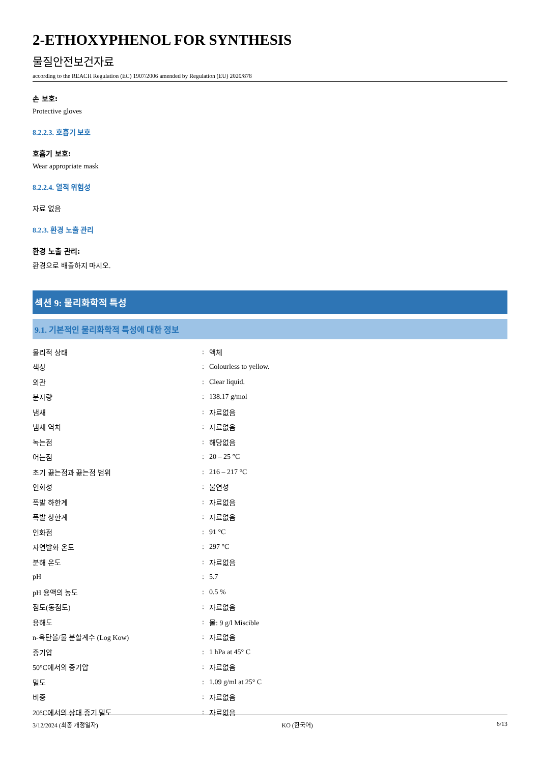2-ETHOXYPHENOL FOR SYNTHESIS
물질안전보건자료
according to the REACH Regulation (EC) 1907/2006 amended by Regulation (EU) 2020/878
손 보호:
Protective gloves
8.2.2.3. 호흡기 보호
호흡기 보호:
Wear appropriate mask
8.2.2.4. 열적 위험성
자료 없음
8.2.3. 환경 노출 관리
환경 노출 관리:
환경으로 배출하지 마시오.
섹션 9: 물리화학적 특성
9.1. 기본적인 물리화학적 특성에 대한 정보
| 물리적 상태 | : | 액체 |
| 색상 | : | Colourless to yellow. |
| 외관 | : | Clear liquid. |
| 분자량 | : | 138.17 g/mol |
| 냄새 | : | 자료없음 |
| 냄새 역치 | : | 자료없음 |
| 녹는점 | : | 해당없음 |
| 어는점 | : | 20 – 25 °C |
| 초기 끓는점과 끓는점 범위 | : | 216 – 217 °C |
| 인화성 | : | 불연성 |
| 폭발 하한계 | : | 자료없음 |
| 폭발 상한계 | : | 자료없음 |
| 인화점 | : | 91 °C |
| 자연발화 온도 | : | 297 °C |
| 분해 온도 | : | 자료없음 |
| pH | : | 5.7 |
| pH 용액의 농도 | : | 0.5 % |
| 점도(동점도) | : | 자료없음 |
| 용해도 | : | 물: 9 g/l Miscible |
| n-옥탄올/물 분할계수 (Log Kow) | : | 자료없음 |
| 증기압 | : | 1 hPa at 45° C |
| 50°C에서의 증기압 | : | 자료없음 |
| 밀도 | : | 1.09 g/ml at 25° C |
| 비중 | : | 자료없음 |
| 20°C에서의 상대 증기 밀도 | : | 자료없음 |
3/12/2024 (최종 개정일자) KO (한국어) 6/13